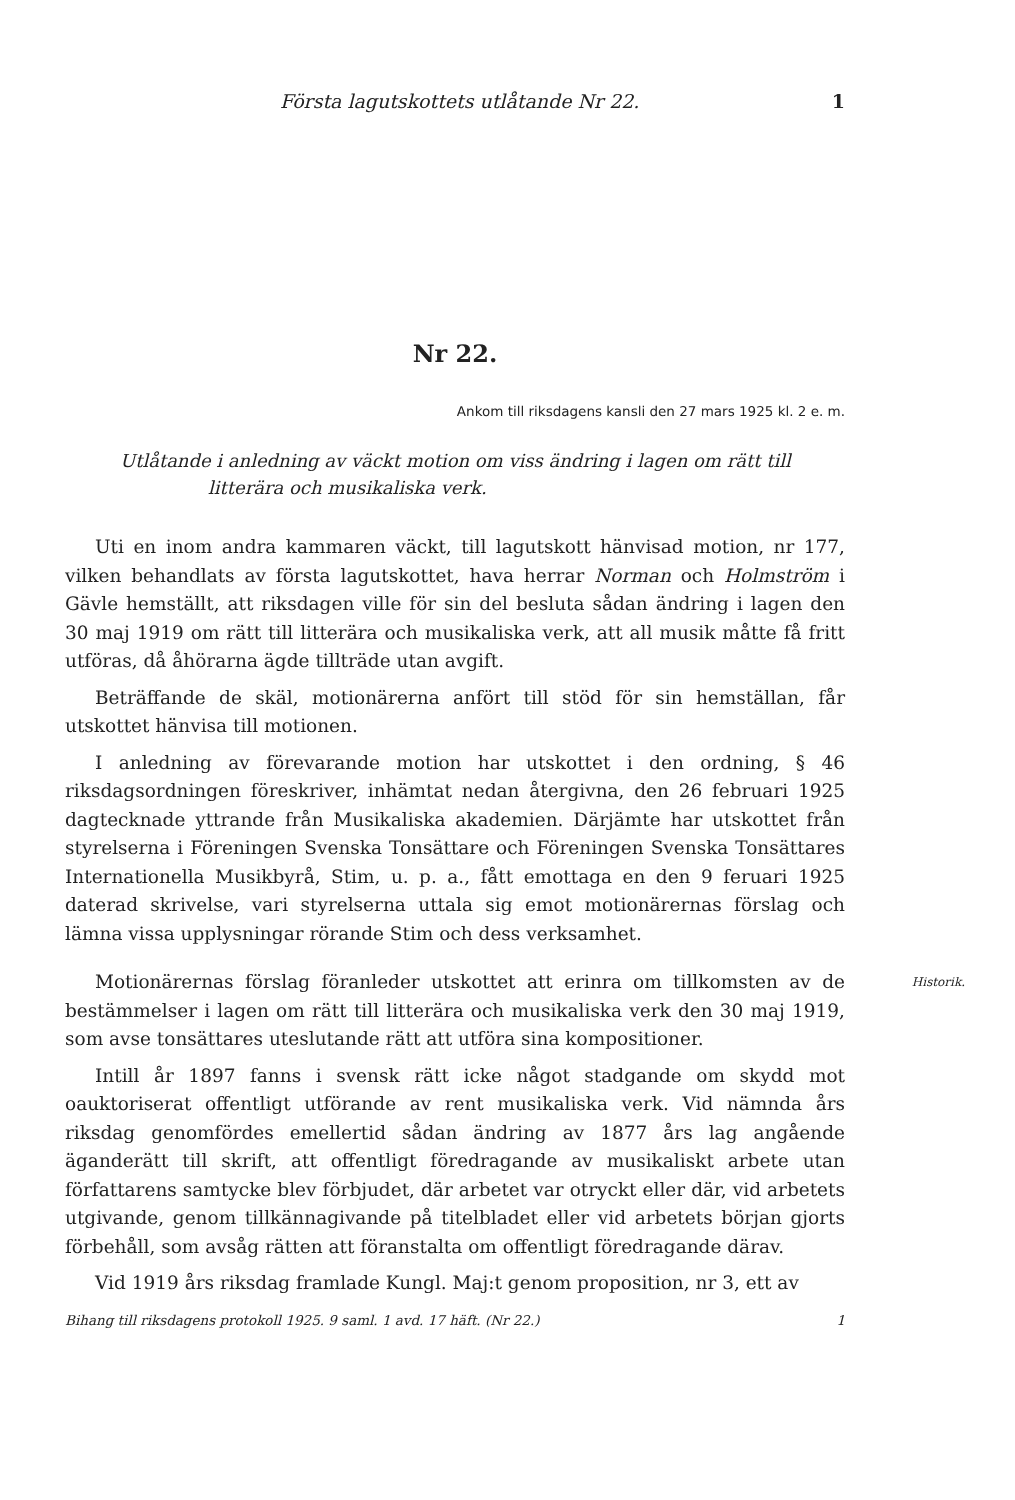Första lagutskottets utlåtande Nr 22. 1
Nr 22.
Ankom till riksdagens kansli den 27 mars 1925 kl. 2 e. m.
Utlåtande i anledning av väckt motion om viss ändring i lagen om rätt till
litterära och musikaliska verk.
Uti en inom andra kammaren väckt, till lagutskott hänvisad motion, nr 177, vilken behandlats av första lagutskottet, hava herrar Norman och Holmström i Gävle hemställt, att riksdagen ville för sin del besluta sådan ändring i lagen den 30 maj 1919 om rätt till litterära och musikaliska verk, att all musik måtte få fritt utföras, då åhörarna ägde tillträde utan avgift.
Beträffande de skäl, motionärerna anfört till stöd för sin hemställan, får utskottet hänvisa till motionen.
I anledning av förevarande motion har utskottet i den ordning, § 46 riksdagsordningen föreskriver, inhämtat nedan återgivna, den 26 februari 1925 dagtecknade yttrande från Musikaliska akademien. Därjämte har utskottet från styrelserna i Föreningen Svenska Tonsättare och Föreningen Svenska Tonsättares Internationella Musikbyrå, Stim, u. p. a., fått emottaga en den 9 feruari 1925 daterad skrivelse, vari styrelserna uttala sig emot motionärernas förslag och lämna vissa upplysningar rörande Stim och dess verksamhet.
Historik. Motionärernas förslag föranleder utskottet att erinra om tillkomsten av de bestämmelser i lagen om rätt till litterära och musikaliska verk den 30 maj 1919, som avse tonsättares uteslutande rätt att utföra sina kompositioner.
Intill år 1897 fanns i svensk rätt icke något stadgande om skydd mot oauktoriserat offentligt utförande av rent musikaliska verk. Vid nämnda års riksdag genomfördes emellertid sådan ändring av 1877 års lag angående äganderätt till skrift, att offentligt föredragande av musikaliskt arbete utan författarens samtycke blev förbjudet, där arbetet var otryckt eller där, vid arbetets utgivande, genom tillkännagivande på titelbladet eller vid arbetets början gjorts förbehåll, som avsåg rätten att föranstalta om offentligt föredragande därav.
Vid 1919 års riksdag framlade Kungl. Maj:t genom proposition, nr 3, ett av
Bihang till riksdagens protokoll 1925. 9 saml. 1 avd. 17 häft. (Nr 22.) 1